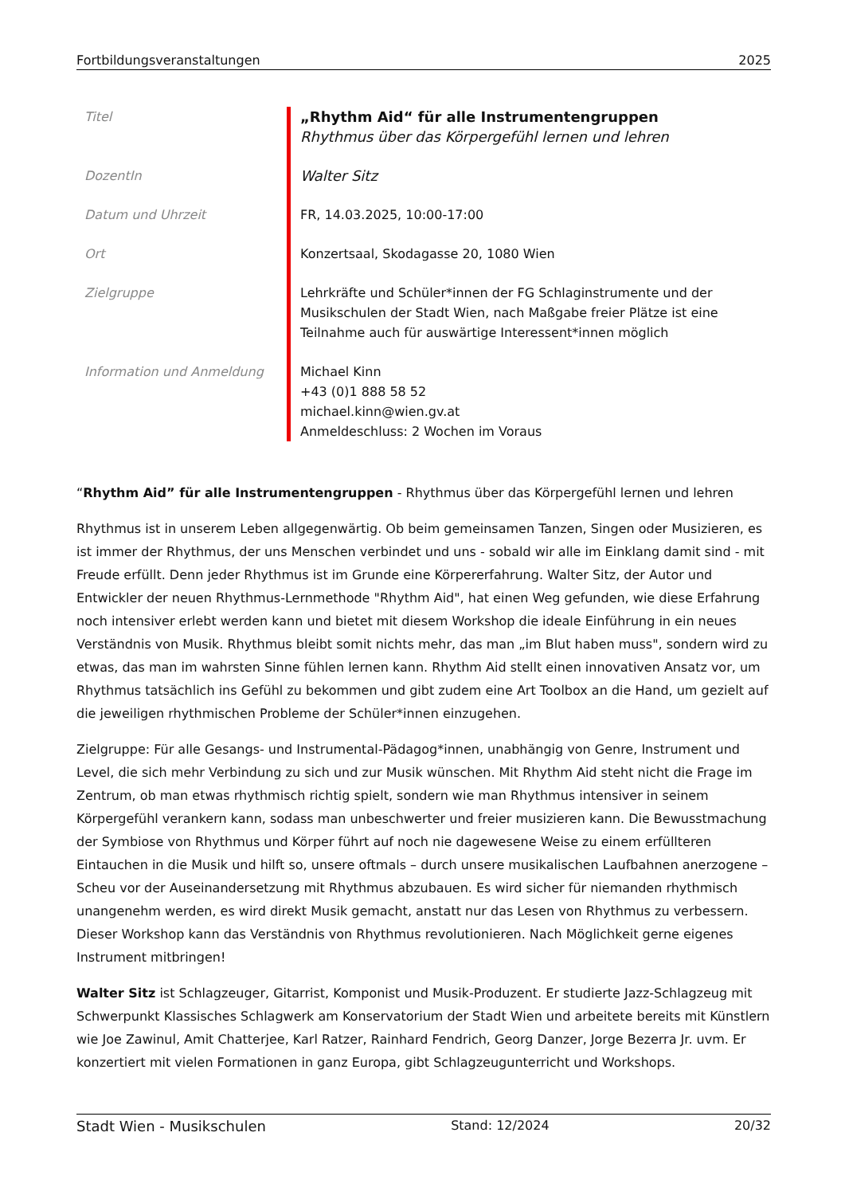Fortbildungsveranstaltungen 2025
| Titel | „Rhythm Aid“ für alle Instrumentengruppen Rhythmus über das Körpergefühl lernen und lehren |
| DozentIn | Walter Sitz |
| Datum und Uhrzeit | FR, 14.03.2025, 10:00-17:00 |
| Ort | Konzertsaal, Skodagasse 20, 1080 Wien |
| Zielgruppe | Lehrkräfte und Schüler*innen der FG Schlaginstrumente und der Musikschulen der Stadt Wien, nach Maßgabe freier Plätze ist eine Teilnahme auch für auswärtige Interessent*innen möglich |
| Information und Anmeldung | Michael Kinn +43 (0)1 888 58 52 michael.kinn@wien.gv.at Anmeldeschluss: 2 Wochen im Voraus |
“Rhythm Aid” für alle Instrumentengruppen - Rhythmus über das Körpergefühl lernen und lehren
Rhythmus ist in unserem Leben allgegenwärtig. Ob beim gemeinsamen Tanzen, Singen oder Musizieren, es ist immer der Rhythmus, der uns Menschen verbindet und uns - sobald wir alle im Einklang damit sind - mit Freude erfüllt. Denn jeder Rhythmus ist im Grunde eine Körpererfahrung. Walter Sitz, der Autor und Entwickler der neuen Rhythmus-Lernmethode "Rhythm Aid", hat einen Weg gefunden, wie diese Erfahrung noch intensiver erlebt werden kann und bietet mit diesem Workshop die ideale Einführung in ein neues Verständnis von Musik. Rhythmus bleibt somit nichts mehr, das man „im Blut haben muss", sondern wird zu etwas, das man im wahrsten Sinne fühlen lernen kann. Rhythm Aid stellt einen innovativen Ansatz vor, um Rhythmus tatsächlich ins Gefühl zu bekommen und gibt zudem eine Art Toolbox an die Hand, um gezielt auf die jeweiligen rhythmischen Probleme der Schüler*innen einzugehen.
Zielgruppe: Für alle Gesangs- und Instrumental-Pädagog*innen, unabhängig von Genre, Instrument und Level, die sich mehr Verbindung zu sich und zur Musik wünschen. Mit Rhythm Aid steht nicht die Frage im Zentrum, ob man etwas rhythmisch richtig spielt, sondern wie man Rhythmus intensiver in seinem Körpergefühl verankern kann, sodass man unbeschwerter und freier musizieren kann. Die Bewusstmachung der Symbiose von Rhythmus und Körper führt auf noch nie dagewesene Weise zu einem erfüllteren Eintauchen in die Musik und hilft so, unsere oftmals – durch unsere musikalischen Laufbahnen anerzogene – Scheu vor der Auseinandersetzung mit Rhythmus abzubauen. Es wird sicher für niemanden rhythmisch unangenehm werden, es wird direkt Musik gemacht, anstatt nur das Lesen von Rhythmus zu verbessern. Dieser Workshop kann das Verständnis von Rhythmus revolutionieren. Nach Möglichkeit gerne eigenes Instrument mitbringen!
Walter Sitz ist Schlagzeuger, Gitarrist, Komponist und Musik-Produzent. Er studierte Jazz-Schlagzeug mit Schwerpunkt Klassisches Schlagwerk am Konservatorium der Stadt Wien und arbeitete bereits mit Künstlern wie Joe Zawinul, Amit Chatterjee, Karl Ratzer, Rainhard Fendrich, Georg Danzer, Jorge Bezerra Jr. uvm. Er konzertiert mit vielen Formationen in ganz Europa, gibt Schlagzeugunterricht und Workshops.
Stadt Wien - Musikschulen Stand: 12/2024 20/32